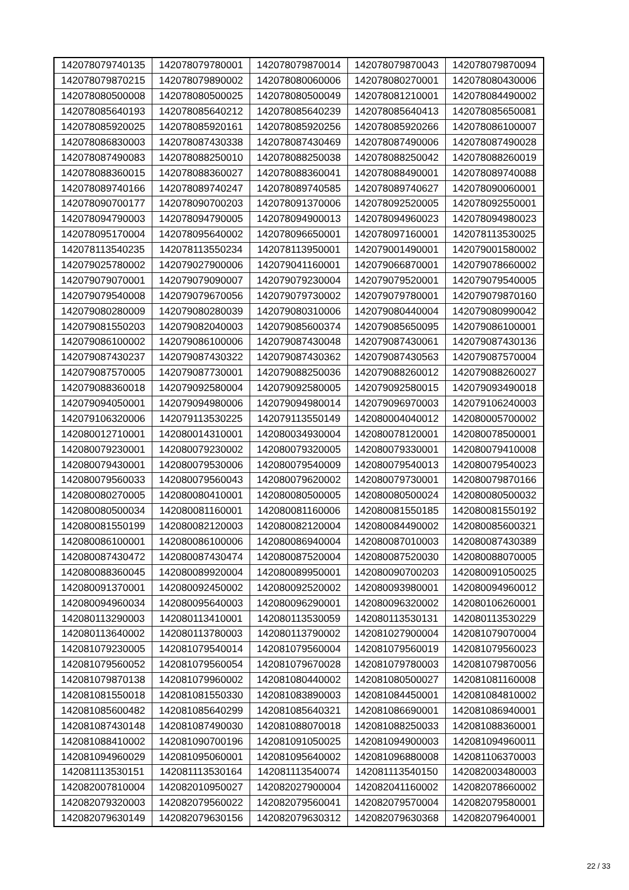| 142078079740135 | 142078079780001 | 142078079870014 | 142078079870043 | 142078079870094 |
| 142078079870215 | 142078079890002 | 142078080060006 | 142078080270001 | 142078080430006 |
| 142078080500008 | 142078080500025 | 142078080500049 | 142078081210001 | 142078084490002 |
| 142078085640193 | 142078085640212 | 142078085640239 | 142078085640413 | 142078085650081 |
| 142078085920025 | 142078085920161 | 142078085920256 | 142078085920266 | 142078086100007 |
| 142078086830003 | 142078087430338 | 142078087430469 | 142078087490006 | 142078087490028 |
| 142078087490083 | 142078088250010 | 142078088250038 | 142078088250042 | 142078088260019 |
| 142078088360015 | 142078088360027 | 142078088360041 | 142078088490001 | 142078089740088 |
| 142078089740166 | 142078089740247 | 142078089740585 | 142078089740627 | 142078090060001 |
| 142078090700177 | 142078090700203 | 142078091370006 | 142078092520005 | 142078092550001 |
| 142078094790003 | 142078094790005 | 142078094900013 | 142078094960023 | 142078094980023 |
| 142078095170004 | 142078095640002 | 142078096650001 | 142078097160001 | 142078113530025 |
| 142078113540235 | 142078113550234 | 142078113950001 | 142079001490001 | 142079001580002 |
| 142079025780002 | 142079027900006 | 142079041160001 | 142079066870001 | 142079078660002 |
| 142079079070001 | 142079079090007 | 142079079230004 | 142079079520001 | 142079079540005 |
| 142079079540008 | 142079079670056 | 142079079730002 | 142079079780001 | 142079079870160 |
| 142079080280009 | 142079080280039 | 142079080310006 | 142079080440004 | 142079080990042 |
| 142079081550203 | 142079082040003 | 142079085600374 | 142079085650095 | 142079086100001 |
| 142079086100002 | 142079086100006 | 142079087430048 | 142079087430061 | 142079087430136 |
| 142079087430237 | 142079087430322 | 142079087430362 | 142079087430563 | 142079087570004 |
| 142079087570005 | 142079087730001 | 142079088250036 | 142079088260012 | 142079088260027 |
| 142079088360018 | 142079092580004 | 142079092580005 | 142079092580015 | 142079093490018 |
| 142079094050001 | 142079094980006 | 142079094980014 | 142079096970003 | 142079106240003 |
| 142079106320006 | 142079113530225 | 142079113550149 | 142080004040012 | 142080005700002 |
| 142080012710001 | 142080014310001 | 142080034930004 | 142080078120001 | 142080078500001 |
| 142080079230001 | 142080079230002 | 142080079320005 | 142080079330001 | 142080079410008 |
| 142080079430001 | 142080079530006 | 142080079540009 | 142080079540013 | 142080079540023 |
| 142080079560033 | 142080079560043 | 142080079620002 | 142080079730001 | 142080079870166 |
| 142080080270005 | 142080080410001 | 142080080500005 | 142080080500024 | 142080080500032 |
| 142080080500034 | 142080081160001 | 142080081160006 | 142080081550185 | 142080081550192 |
| 142080081550199 | 142080082120003 | 142080082120004 | 142080084490002 | 142080085600321 |
| 142080086100001 | 142080086100006 | 142080086940004 | 142080087010003 | 142080087430389 |
| 142080087430472 | 142080087430474 | 142080087520004 | 142080087520030 | 142080088070005 |
| 142080088360045 | 142080089920004 | 142080089950001 | 142080090700203 | 142080091050025 |
| 142080091370001 | 142080092450002 | 142080092520002 | 142080093980001 | 142080094960012 |
| 142080094960034 | 142080095640003 | 142080096290001 | 142080096320002 | 142080106260001 |
| 142080113290003 | 142080113410001 | 142080113530059 | 142080113530131 | 142080113530229 |
| 142080113640002 | 142080113780003 | 142080113790002 | 142081027900004 | 142081079070004 |
| 142081079230005 | 142081079540014 | 142081079560004 | 142081079560019 | 142081079560023 |
| 142081079560052 | 142081079560054 | 142081079670028 | 142081079780003 | 142081079870056 |
| 142081079870138 | 142081079960002 | 142081080440002 | 142081080500027 | 142081081160008 |
| 142081081550018 | 142081081550330 | 142081083890003 | 142081084450001 | 142081084810002 |
| 142081085600482 | 142081085640299 | 142081085640321 | 142081086690001 | 142081086940001 |
| 142081087430148 | 142081087490030 | 142081088070018 | 142081088250033 | 142081088360001 |
| 142081088410002 | 142081090700196 | 142081091050025 | 142081094900003 | 142081094960011 |
| 142081094960029 | 142081095060001 | 142081095640002 | 142081096880008 | 142081106370003 |
| 142081113530151 | 142081113530164 | 142081113540074 | 142081113540150 | 142082003480003 |
| 142082007810004 | 142082010950027 | 142082027900004 | 142082041160002 | 142082078660002 |
| 142082079320003 | 142082079560022 | 142082079560041 | 142082079570004 | 142082079580001 |
| 142082079630149 | 142082079630156 | 142082079630312 | 142082079630368 | 142082079640001 |
22 / 33